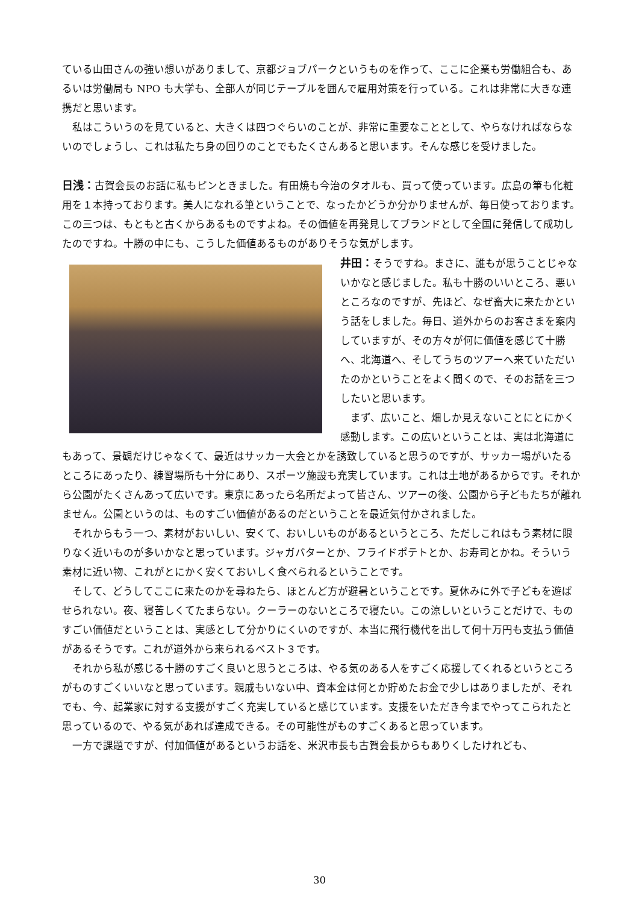ている山田さんの強い想いがありまして、京都ジョブパークというものを作って、ここに企業も労働組合も、あるいは労働局も NPO も大学も、全部人が同じテーブルを囲んで雇用対策を行っている。これは非常に大きな連携だと思います。
私はこういうのを見ていると、大きくは四つぐらいのことが、非常に重要なこととして、やらなければならないのでしょうし、これは私たち身の回りのことでもたくさんあると思います。そんな感じを受けました。
日浅：古賀会長のお話に私もピンときました。有田焼も今治のタオルも、買って使っています。広島の筆も化粧用を１本持っております。美人になれる筆ということで、なったかどうか分かりませんが、毎日使っております。この三つは、もともと古くからあるものですよね。その価値を再発見してブランドとして全国に発信して成功したのですね。十勝の中にも、こうした価値あるものがありそうな気がします。
井田：そうですね。まさに、誰もが思うことじゃないかなと感じました。私も十勝のいいところ、悪いところなのですが、先ほど、なぜ畜大に来たかという話をしました。毎日、道外からのお客さまを案内していますが、その方々が何に価値を感じて十勝へ、北海道へ、そしてうちのツアーへ来ていただいたのかということをよく聞くので、そのお話を三つしたいと思います。
まず、広いこと、畑しか見えないことにとにかく感動します。この広いということは、実は北海道にもあって、景観だけじゃなくて、最近はサッカー大会とかを誘致していると思うのですが、サッカー場がいたるところにあったり、練習場所も十分にあり、スポーツ施設も充実しています。これは土地があるからです。それから公園がたくさんあって広いです。東京にあったら名所だよって皆さん、ツアーの後、公園から子どもたちが離れません。公園というのは、ものすごい価値があるのだということを最近気付かされました。
それからもう一つ、素材がおいしい、安くて、おいしいものがあるというところ、ただしこれはもう素材に限りなく近いものが多いかなと思っています。ジャガバターとか、フライドポテトとか、お寿司とかね。そういう素材に近い物、これがとにかく安くておいしく食べられるということです。
そして、どうしてここに来たのかを尋ねたら、ほとんど方が避暑ということです。夏休みに外で子どもを遊ばせられない。夜、寝苦しくてたまらない。クーラーのないところで寝たい。この涼しいということだけで、ものすごい価値だということは、実感として分かりにくいのですが、本当に飛行機代を出して何十万円も支払う価値があるそうです。これが道外から来られるベスト３です。
それから私が感じる十勝のすごく良いと思うところは、やる気のある人をすごく応援してくれるというところがものすごくいいなと思っています。親戚もいない中、資本金は何とか貯めたお金で少しはありましたが、それでも、今、起業家に対する支援がすごく充実していると感じています。支援をいただき今までやってこられたと思っているので、やる気があれば達成できる。その可能性がものすごくあると思っています。
一方で課題ですが、付加価値があるというお話を、米沢市長も古賀会長からもありくしたけれども、
30